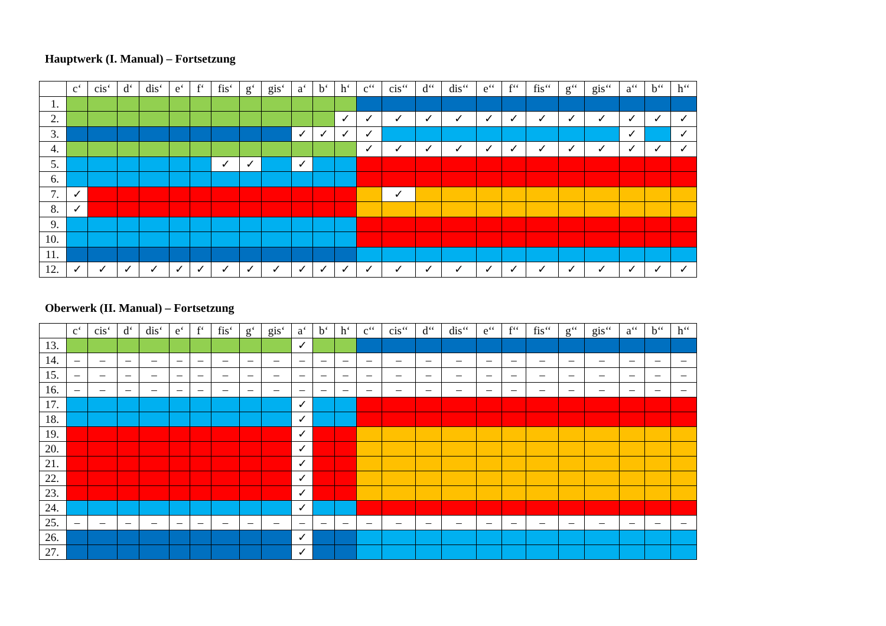Hauptwerk (I. Manual) – Fortsetzung
| | c‘ | cis‘ | d‘ | dis‘ | e‘ | f‘ | fis‘ | g‘ | gis‘ | a‘ | b‘ | h‘ | c‘‘ | cis‘‘ | d‘‘ | dis‘‘ | e‘‘ | f‘‘ | fis‘‘ | g‘‘ | gis‘‘ | a‘‘ | b‘‘ | h‘‘ |
| --- | --- | --- | --- | --- | --- | --- | --- | --- | --- | --- | --- | --- | --- | --- | --- | --- | --- | --- | --- | --- | --- | --- | --- | --- |
| 1. | | | | | | | | | | | | | | | | | | | | | | | | |
| 2. | | | | | | | | | | | | ✓ | ✓ | ✓ | ✓ | ✓ | ✓ | ✓ | ✓ | ✓ | ✓ | ✓ | ✓ | ✓ |
| 3. | | | | | | | | | | ✓ | ✓ | ✓ | ✓ | | | | | | | | | ✓ | | ✓ |
| 4. | | | | | | | | | | | | | ✓ | ✓ | ✓ | ✓ | ✓ | ✓ | ✓ | ✓ | ✓ | ✓ | ✓ | ✓ |
| 5. | | | | | | | ✓ | ✓ | | ✓ | | | | | | | | | | | | | | |
| 6. | | | | | | | | | | | | | | | | | | | | | | | | |
| 7. | ✓ | | | | | | | | | | | | | ✓ | | | | | | | | | | |
| 8. | ✓ | | | | | | | | | | | | | | | | | | | | | | | |
| 9. | | | | | | | | | | | | | | | | | | | | | | | | |
| 10. | | | | | | | | | | | | | | | | | | | | | | | | |
| 11. | | | | | | | | | | | | | | | | | | | | | | | | |
| 12. | ✓ | ✓ | ✓ | ✓ | ✓ | ✓ | ✓ | ✓ | ✓ | ✓ | ✓ | ✓ | ✓ | ✓ | ✓ | ✓ | ✓ | ✓ | ✓ | ✓ | ✓ | ✓ | ✓ | ✓ |
Oberwerk (II. Manual) – Fortsetzung
| | c‘ | cis‘ | d‘ | dis‘ | e‘ | f‘ | fis‘ | g‘ | gis‘ | a‘ | b‘ | h‘ | c‘‘ | cis‘‘ | d‘‘ | dis‘‘ | e‘‘ | f‘‘ | fis‘‘ | g‘‘ | gis‘‘ | a‘‘ | b‘‘ | h‘‘ |
| --- | --- | --- | --- | --- | --- | --- | --- | --- | --- | --- | --- | --- | --- | --- | --- | --- | --- | --- | --- | --- | --- | --- | --- | --- |
| 13. | | | | | | | | | | ✓ | | | | | | | | | | | | | | |
| 14. | – | – | – | – | – | – | – | – | – | – | – | – | – | – | – | – | – | – | – | – | – | – | – | – |
| 15. | – | – | – | – | – | – | – | – | – | – | – | – | – | – | – | – | – | – | – | – | – | – | – | – |
| 16. | – | – | – | – | – | – | – | – | – | – | – | – | – | – | – | – | – | – | – | – | – | – | – | – |
| 17. | | | | | | | | | | ✓ | | | | | | | | | | | | | | |
| 18. | | | | | | | | | | ✓ | | | | | | | | | | | | | | |
| 19. | | | | | | | | | | ✓ | | | | | | | | | | | | | | |
| 20. | | | | | | | | | | ✓ | | | | | | | | | | | | | | |
| 21. | | | | | | | | | | ✓ | | | | | | | | | | | | | | |
| 22. | | | | | | | | | | ✓ | | | | | | | | | | | | | | |
| 23. | | | | | | | | | | ✓ | | | | | | | | | | | | | | |
| 24. | | | | | | | | | | ✓ | | | | | | | | | | | | | | |
| 25. | – | – | – | – | – | – | – | – | – | – | – | – | – | – | – | – | – | – | – | – | – | – | – | – |
| 26. | | | | | | | | | | ✓ | | | | | | | | | | | | | | |
| 27. | | | | | | | | | | ✓ | | | | | | | | | | | | | | |